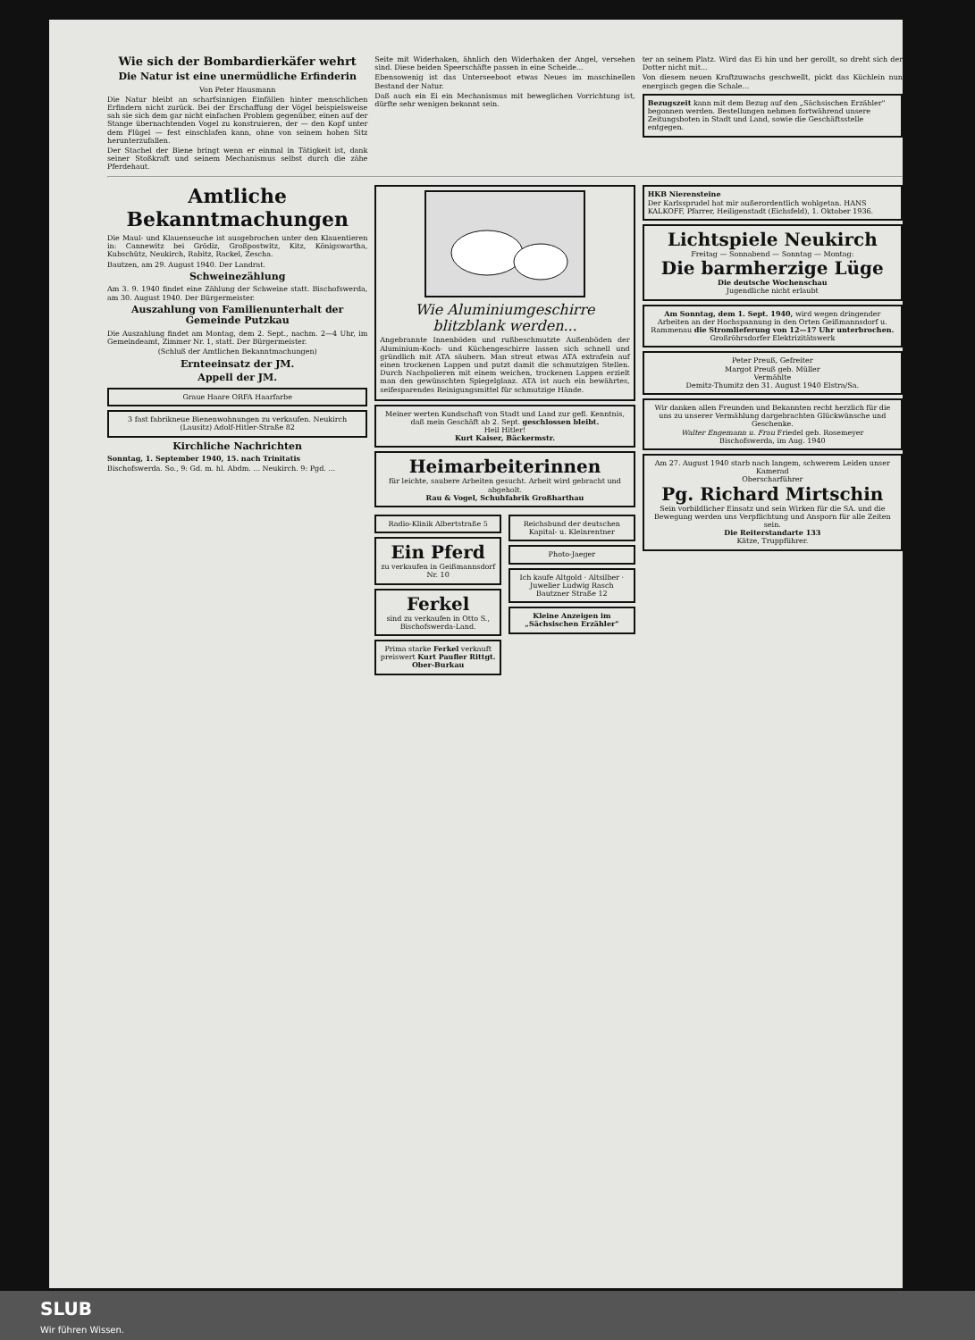Wie sich der Bombardierkäfer wehrt
Die Natur ist eine unermüdliche Erfinderin
Von Peter Hausmann
Die Natur bleibt an scharfsinnigen Einfällen hinter menschlichen Erfindern nicht zurück. Bei der Erschaffung der Vögel beispielsweise sah sie sich dem gar nicht einfachen Problem gegenüber, einen auf der Stange übernachtenden Vogel zu konstruieren, der — den Kopf unter dem Flügel — fest einschlafen kann, ohne von seinem hohen Sitz herunterzufallen.
Der Stachel der Biene bringt wenn er einmal in Tätigkeit ist, dank seiner Stoßkraft und seinem Mechanismus selbst durch die zähe Pferdehaut.
Seite mit Widerhaken, ähnlich den Widerhaken der Angel, versehen sind. Diese beiden Speerschäfte passen in eine Scheide...
Ebensowenig ist das Unterseeboot etwas Neues im maschinellen Bestand der Natur.
Daß auch ein Ei ein Mechanismus mit beweglichen Vorrichtung ist, dürfte sehr wenigen bekannt sein.
ter an seinem Platz. Wird das Ei hin und her gerollt, so dreht sich der Dotter nicht mit...
Von diesem neuen Kraftzuwachs geschwellt, pickt das Küchlein nun energisch gegen die Schale...
Bezugszeit kann mit dem Bezug auf den „Sächsischen Erzähler" begonnen werden. Bestellungen nehmen fortwährend unsere Zeitungsboten in Stadt und Land, sowie die Geschäftsstelle entgegen.
Amtliche Bekanntmachungen
Die Maul- und Klauenseuche ist ausgebrochen unter den Klauentieren in: Cannewitz bei Grödiz, Großpostwitz, Kitz, Königswartha, Kubschütz, Neukirch, Rabitz, Rackel, Zescha.
Bautzen, am 29. August 1940. Der Landrat.
Schweinezählung
Am 3. 9. 1940 findet eine Zählung der Schweine statt. Bischofswerda, am 30. August 1940. Der Bürgermeister.
Auszahlung von Familienunterhalt der Gemeinde Putzkau
Die Auszahlung findet am Montag, dem 2. Sept., nachm. 2—4 Uhr, im Gemeindeamt, Zimmer Nr. 1, statt. Der Bürgermeister.
(Schluß der Amtlichen Bekanntmachungen)
Ernteeinsatz der JM.
Appell der JM.
Graue Haare ORFA Haarfarbe
3 fast fabrikneue Bienenwohnungen zu verkaufen. Neukirch (Lausitz) Adolf-Hitler-Straße 82
Kirchliche Nachrichten
Sonntag, 1. September 1940, 15. nach Trinitatis
Bischofswerda. So., 9: Gd. m. hl. Abdm. ... Neukirch. 9: Pgd. ...
Wie Aluminiumgeschirre blitzblank werden...
Angebrannte Innenböden und rußbeschmutzte Außenböden der Aluminium-Koch- und Küchengeschirre lassen sich schnell und gründlich mit ATA säubern. Man streut etwas ATA extrafein auf einen trockenen Lappen und putzt damit die schmutzigen Stellen. Durch Nachpolieren mit einem weichen, trockenen Lappen erzielt man den gewünschten Spiegelglanz. ATA ist auch ein bewährtes, seifesparendes Reinigungsmittel für schmutzige Hände.
Meiner werten Kundschaft von Stadt und Land zur gefl. Kenntnis, daß mein Geschäft ab 2. Sept. geschlossen bleibt.
Heil Hitler!
Kurt Kaiser, Bäckermstr.
Heimarbeiterinnen
für leichte, saubere Arbeiten gesucht. Arbeit wird gebracht und abgeholt.
Rau & Vogel, Schuhfabrik Großharthau
Radio-Klinik Albertstraße 5
Ein Pferd
zu verkaufen in Geißmannsdorf Nr. 10
Ferkel
sind zu verkaufen in Otto S., Bischofswerda-Land.
Prima starke Ferkel verkauft preiswert Kurt Paufler Rittgt. Ober-Burkau
Reichsbund der deutschen Kapital- u. Kleinrentner
Photo-Jaeger
Ich kaufe Altgold · Altsilber · Juwelier Ludwig Rasch Bautzner Straße 12
Kleine Anzeigen im „Sächsischen Erzähler"
HKB Nierensteine
Der Karlssprudel hat mir außerordentlich wohlgetan. HANS KALKOFF, Pfarrer, Heiligenstadt (Eichsfeld), 1. Oktober 1936.
Lichtspiele Neukirch
Freitag — Sonnabend — Sonntag — Montag:
Die barmherzige Lüge
Die deutsche Wochenschau
Jugendliche nicht erlaubt
Am Sonntag, dem 1. Sept. 1940, wird wegen dringender Arbeiten an der Hochspannung in den Orten Geißmannsdorf u. Rammenau die Stromlieferung von 12—17 Uhr unterbrochen.
Großröhrsdorfer Elektrizitätswerk
Peter Preuß, Gefreiter
Margot Preuß geb. Müller
Vermählte
Demitz-Thumitz den 31. August 1940 Elstra/Sa.
Wir danken allen Freunden und Bekannten recht herzlich für die uns zu unserer Vermählung dargebrachten Glückwünsche und Geschenke.
Walter Engemann u. Frau Friedel geb. Rosemeyer
Bischofswerda, im Aug. 1940
Am 27. August 1940 starb nach langem, schwerem Leiden unser Kamerad
Oberscharführer
Pg. Richard Mirtschin
Sein vorbildlicher Einsatz und sein Wirken für die SA. und die Bewegung werden uns Verpflichtung und Ansporn für alle Zeiten sein.
Die Reiterstandarte 133
Kätze, Truppführer.
SLUB
Wir führen Wissen.